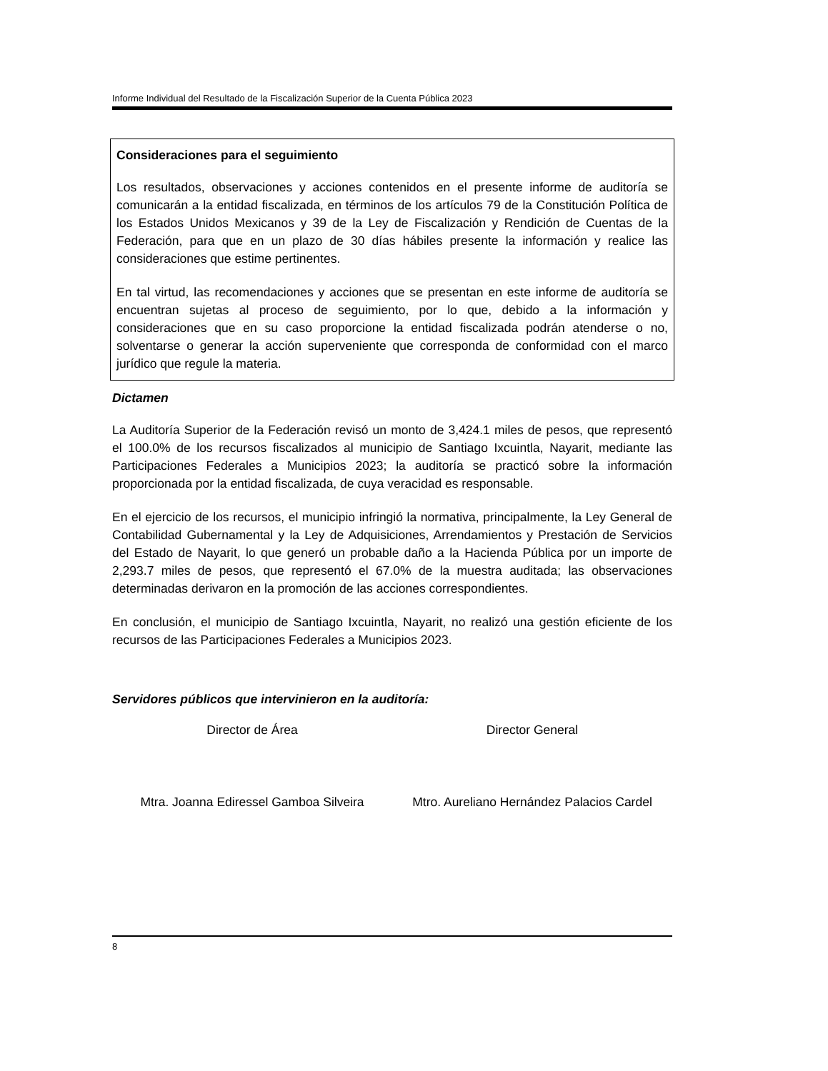Informe Individual del Resultado de la Fiscalización Superior de la Cuenta Pública 2023
Consideraciones para el seguimiento
Los resultados, observaciones y acciones contenidos en el presente informe de auditoría se comunicarán a la entidad fiscalizada, en términos de los artículos 79 de la Constitución Política de los Estados Unidos Mexicanos y 39 de la Ley de Fiscalización y Rendición de Cuentas de la Federación, para que en un plazo de 30 días hábiles presente la información y realice las consideraciones que estime pertinentes.
En tal virtud, las recomendaciones y acciones que se presentan en este informe de auditoría se encuentran sujetas al proceso de seguimiento, por lo que, debido a la información y consideraciones que en su caso proporcione la entidad fiscalizada podrán atenderse o no, solventarse o generar la acción superveniente que corresponda de conformidad con el marco jurídico que regule la materia.
Dictamen
La Auditoría Superior de la Federación revisó un monto de 3,424.1 miles de pesos, que representó el 100.0% de los recursos fiscalizados al municipio de Santiago Ixcuintla, Nayarit, mediante las Participaciones Federales a Municipios 2023; la auditoría se practicó sobre la información proporcionada por la entidad fiscalizada, de cuya veracidad es responsable.
En el ejercicio de los recursos, el municipio infringió la normativa, principalmente, la Ley General de Contabilidad Gubernamental y la Ley de Adquisiciones, Arrendamientos y Prestación de Servicios del Estado de Nayarit, lo que generó un probable daño a la Hacienda Pública por un importe de 2,293.7 miles de pesos, que representó el 67.0% de la muestra auditada; las observaciones determinadas derivaron en la promoción de las acciones correspondientes.
En conclusión, el municipio de Santiago Ixcuintla, Nayarit, no realizó una gestión eficiente de los recursos de las Participaciones Federales a Municipios 2023.
Servidores públicos que intervinieron en la auditoría:
Director de Área Director General
Mtra. Joanna Ediressel Gamboa Silveira
Mtro. Aureliano Hernández Palacios Cardel
8